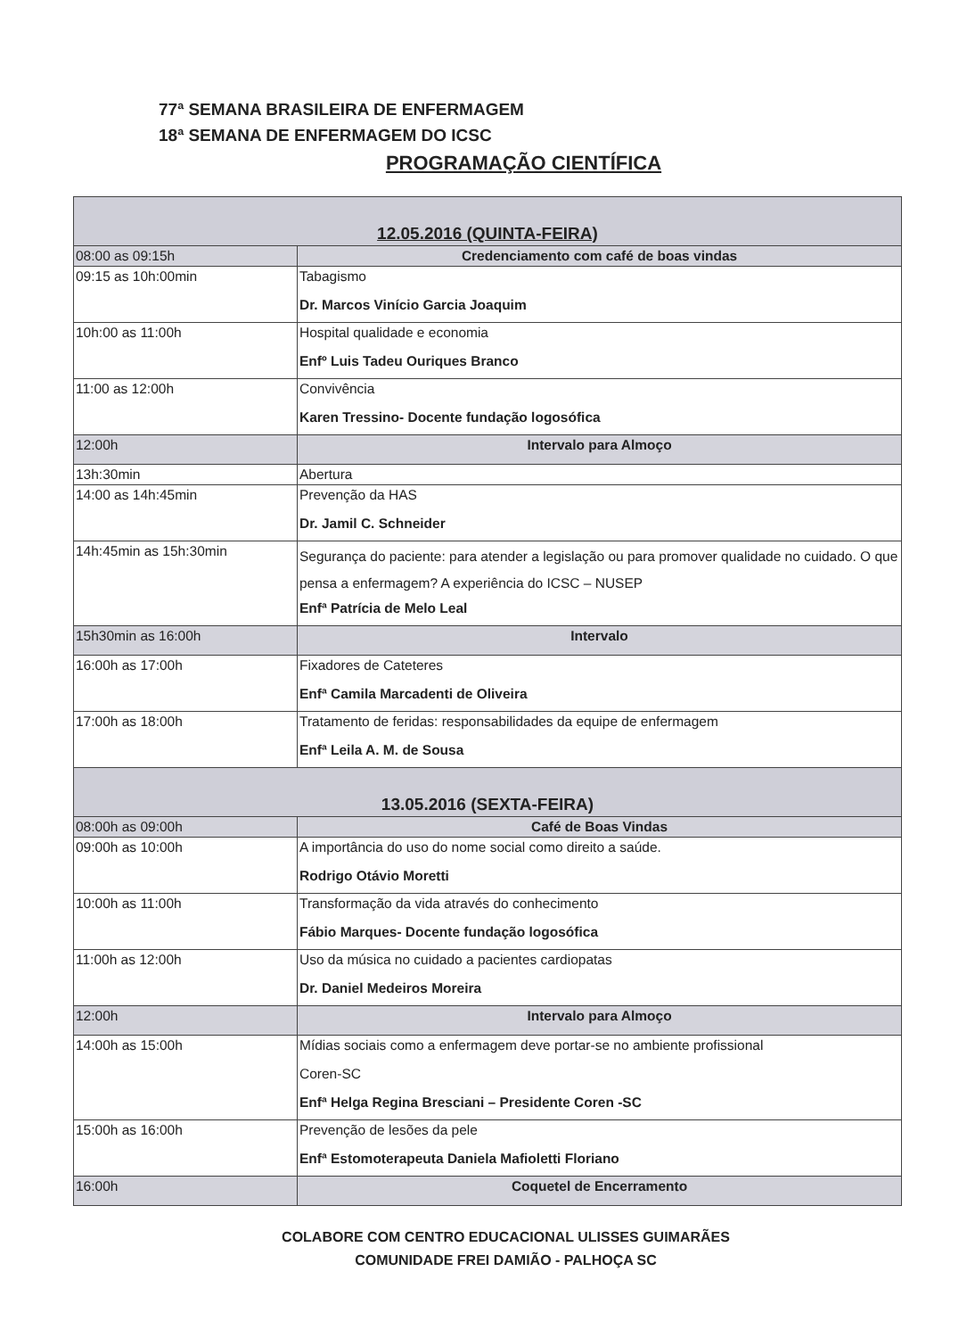77ª SEMANA BRASILEIRA DE ENFERMAGEM
18ª SEMANA DE ENFERMAGEM DO ICSC
PROGRAMAÇÃO CIENTÍFICA
| 12.05.2016 (QUINTA-FEIRA) | |
| 08:00 as 09:15h | Credenciamento com café de boas vindas |
| 09:15 as 10h:00min | Tabagismo Dr. Marcos Vinício Garcia Joaquim |
| 10h:00 as 11:00h | Hospital qualidade e economia Enfº Luis Tadeu Ouriques Branco |
| 11:00 as 12:00h | Convivência Karen Tressino- Docente fundação logosófica |
| 12:00h | Intervalo para Almoço |
| 13h:30min | Abertura |
| 14:00 as 14h:45min | Prevenção da HAS Dr. Jamil C. Schneider |
| 14h:45min as 15h:30min | Segurança do paciente: para atender a legislação ou para promover qualidade no cuidado. O que pensa a enfermagem? A experiência do ICSC – NUSEP Enfª Patrícia de Melo Leal |
| 15h30min as 16:00h | Intervalo |
| 16:00h as 17:00h | Fixadores de Cateteres Enfª Camila Marcadenti de Oliveira |
| 17:00h as 18:00h | Tratamento de feridas: responsabilidades da equipe de enfermagem Enfª Leila A. M. de Sousa |
| 13.05.2016 (SEXTA-FEIRA) | |
| 08:00h as 09:00h | Café de Boas Vindas |
| 09:00h as 10:00h | A importância do uso do nome social como direito a saúde. Rodrigo Otávio Moretti |
| 10:00h as 11:00h | Transformação da vida através do conhecimento Fábio Marques- Docente fundação logosófica |
| 11:00h as 12:00h | Uso da música no cuidado a pacientes cardiopatas Dr. Daniel Medeiros Moreira |
| 12:00h | Intervalo para Almoço |
| 14:00h as 15:00h | Mídias sociais como a enfermagem deve portar-se no ambiente profissional Coren-SC Enfª Helga Regina Bresciani – Presidente Coren -SC |
| 15:00h as 16:00h | Prevenção de lesões da pele Enfª Estomoterapeuta Daniela Mafioletti Floriano |
| 16:00h | Coquetel de Encerramento |
COLABORE COM CENTRO EDUCACIONAL ULISSES GUIMARÃES
COMUNIDADE FREI DAMIÃO - PALHOÇA SC